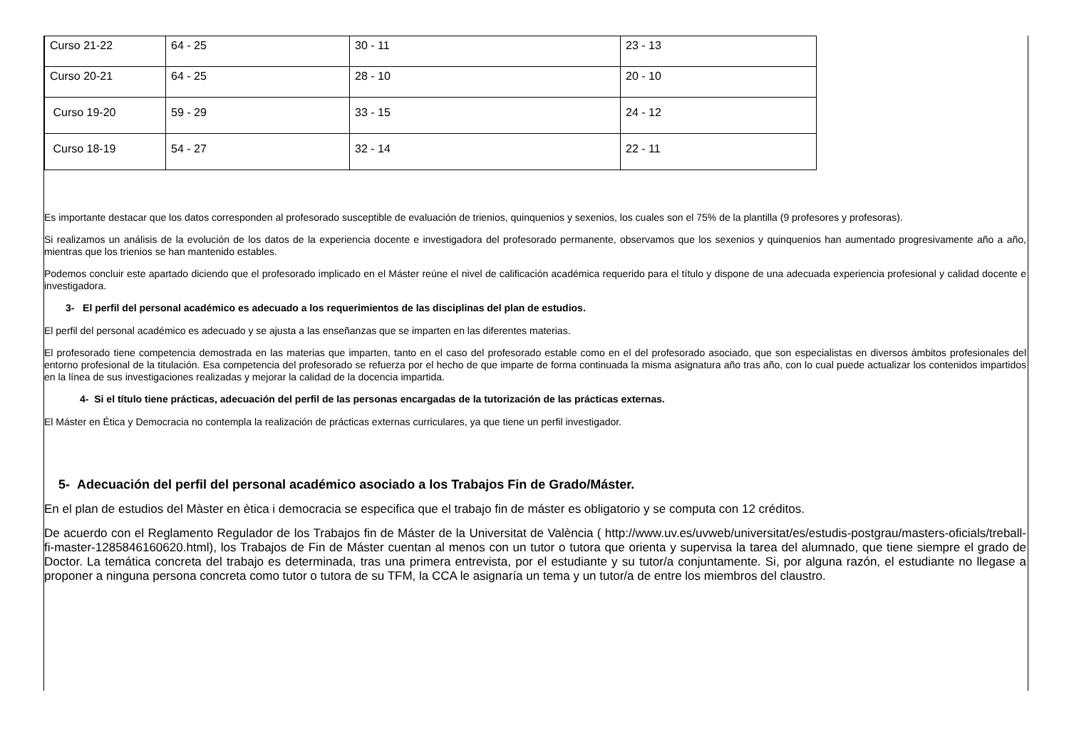| Curso 21-22 | 64 - 25 | 30 - 11 | 23 - 13 |
| Curso 20-21 | 64 - 25 | 28 - 10 | 20 - 10 |
| Curso 19-20 | 59 - 29 | 33 - 15 | 24 - 12 |
| Curso 18-19 | 54 - 27 | 32 - 14 | 22 - 11 |
Es importante destacar que los datos corresponden al profesorado susceptible de evaluación de trienios, quinquenios y sexenios, los cuales son el 75% de la plantilla (9 profesores y profesoras).
Si realizamos un análisis de la evolución de los datos de la experiencia docente e investigadora del profesorado permanente, observamos que los sexenios y quinquenios han aumentado progresivamente año a año, mientras que los trienios se han mantenido estables.
Podemos concluir este apartado diciendo que el profesorado implicado en el Máster reúne el nivel de calificación académica requerido para el título y dispone de una adecuada experiencia profesional y calidad docente e investigadora.
3- El perfil del personal académico es adecuado a los requerimientos de las disciplinas del plan de estudios.
El perfil del personal académico es adecuado y se ajusta a las enseñanzas que se imparten en las diferentes materias.
El profesorado tiene competencia demostrada en las materias que imparten, tanto en el caso del profesorado estable como en el del profesorado asociado, que son especialistas en diversos ámbitos profesionales del entorno profesional de la titulación. Esa competencia del profesorado se refuerza por el hecho de que imparte de forma continuada la misma asignatura año tras año, con lo cual puede actualizar los contenidos impartidos en la línea de sus investigaciones realizadas y mejorar la calidad de la docencia impartida.
4- Si el título tiene prácticas, adecuación del perfil de las personas encargadas de la tutorización de las prácticas externas.
El Máster en Ética y Democracia no contempla la realización de prácticas externas curriculares, ya que tiene un perfil investigador.
5- Adecuación del perfil del personal académico asociado a los Trabajos Fin de Grado/Máster.
En el plan de estudios del Màster en ètica i democracia se especifica que el trabajo fin de máster es obligatorio y se computa con 12 créditos.
De acuerdo con el Reglamento Regulador de los Trabajos fin de Máster de la Universitat de València ( http://www.uv.es/uvweb/universitat/es/estudis-postgrau/masters-oficials/treball-fi-master-1285846160620.html), los Trabajos de Fin de Máster cuentan al menos con un tutor o tutora que orienta y supervisa la tarea del alumnado, que tiene siempre el grado de Doctor. La temática concreta del trabajo es determinada, tras una primera entrevista, por el estudiante y su tutor/a conjuntamente. Si, por alguna razón, el estudiante no llegase a proponer a ninguna persona concreta como tutor o tutora de su TFM, la CCA le asignaría un tema y un tutor/a de entre los miembros del claustro.